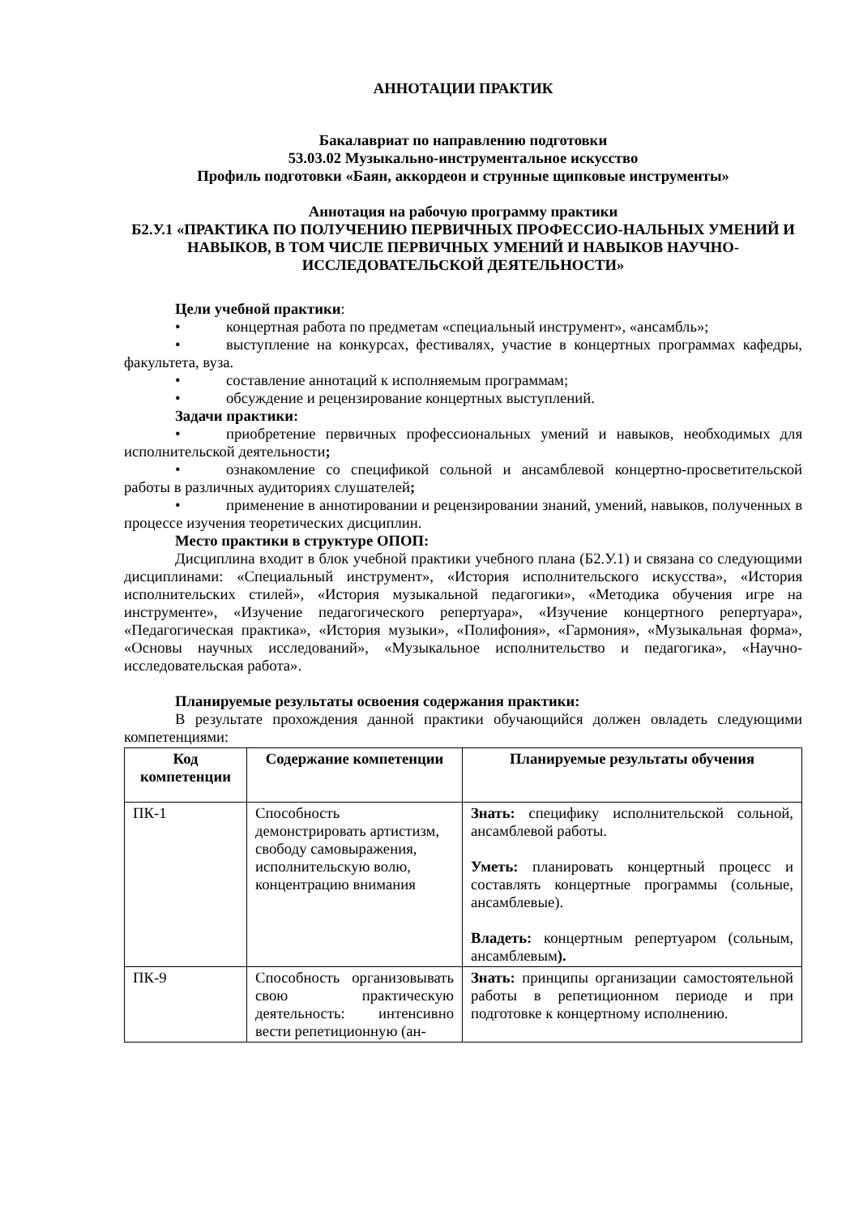АННОТАЦИИ ПРАКТИК
Бакалавриат по направлению подготовки
53.03.02 Музыкально-инструментальное искусство
Профиль подготовки «Баян, аккордеон и струнные щипковые инструменты»
Аннотация на рабочую программу практики
Б2.У.1 «ПРАКТИКА ПО ПОЛУЧЕНИЮ ПЕРВИЧНЫХ ПРОФЕССИО-НАЛЬНЫХ УМЕНИЙ И НАВЫКОВ, В ТОМ ЧИСЛЕ ПЕРВИЧНЫХ УМЕНИЙ И НАВЫКОВ НАУЧНО-ИССЛЕДОВАТЕЛЬСКОЙ ДЕЯТЕЛЬНОСТИ»
Цели учебной практики:
• концертная работа по предметам «специальный инструмент», «ансамбль»;
• выступление на конкурсах, фестивалях, участие в концертных программах кафедры, факультета, вуза.
• составление аннотаций к исполняемым программам;
• обсуждение и рецензирование концертных выступлений.
Задачи практики:
• приобретение первичных профессиональных умений и навыков, необходимых для исполнительской деятельности;
• ознакомление со спецификой сольной и ансамблевой концертно-просветительской работы в различных аудиториях слушателей;
• применение в аннотировании и рецензировании знаний, умений, навыков, полученных в процессе изучения теоретических дисциплин.
Место практики в структуре ОПОП:
Дисциплина входит в блок учебной практики учебного плана (Б2.У.1) и связана со следующими дисциплинами: «Специальный инструмент», «История исполнительского искусства», «История исполнительских стилей», «История музыкальной педагогики», «Методика обучения игре на инструменте», «Изучение педагогического репертуара», «Изучение концертного репертуара», «Педагогическая практика», «История музыки», «Полифония», «Гармония», «Музыкальная форма», «Основы научных исследований», «Музыкальное исполнительство и педагогика», «Научно-исследовательская работа».
Планируемые результаты освоения содержания практики:
В результате прохождения данной практики обучающийся должен овладеть следующими компетенциями:
| Код компетенции | Содержание компетенции | Планируемые результаты обучения |
| --- | --- | --- |
| ПК-1 | Способность демонстрировать артистизм, свободу самовыражения, исполнительскую волю, концентрацию внимания | Знать: специфику исполнительской сольной, ансамблевой работы. Уметь: планировать концертный процесс и составлять концертные программы (сольные, ансамблевые). Владеть: концертным репертуаром (сольным, ансамблевым ). |
| ПК-9 | Способность организовывать свою практическую деятельность: интенсивно вести репетиционную (ан- | Знать: принципы организации самостоятельной работы в репетиционном периоде и при подготовке к концертному исполнению. |